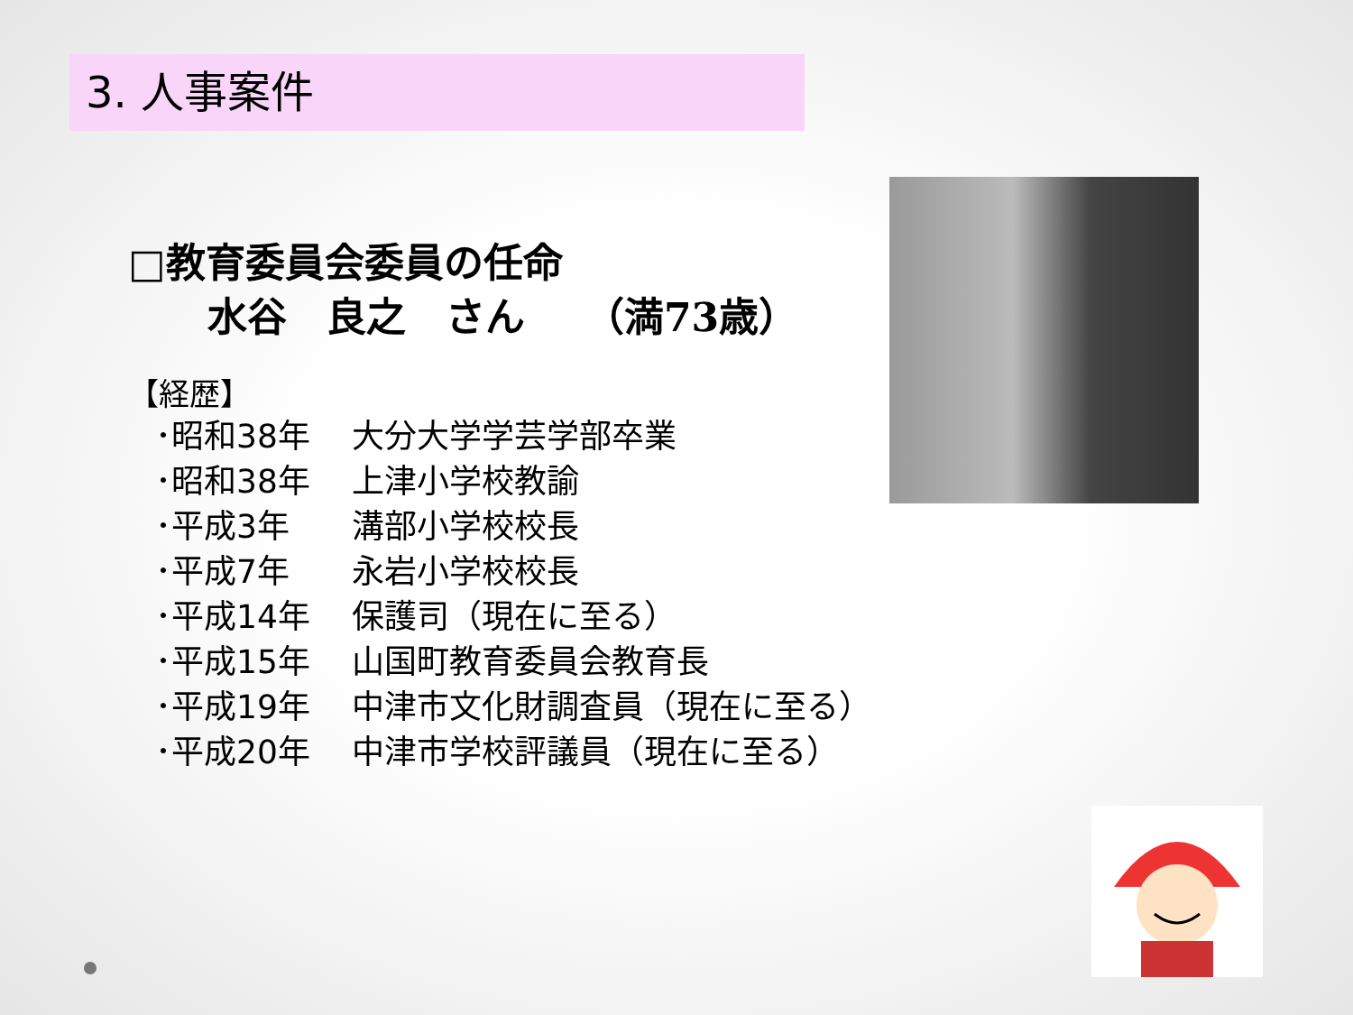3. 人事案件
□教育委員会委員の任命
  水谷　良之　さん　　（満73歳）
【経歴】
･ 昭和38年 大分大学学芸学部卒業
･ 昭和38年 上津小学校教諭
･ 平成3年 溝部小学校校長
･ 平成7年 永岩小学校校長
･ 平成14年 保護司（現在に至る）
･ 平成15年 山国町教育委員会教育長
･ 平成19年 中津市文化財調査員（現在に至る）
･ 平成20年 中津市学校評議員（現在に至る）